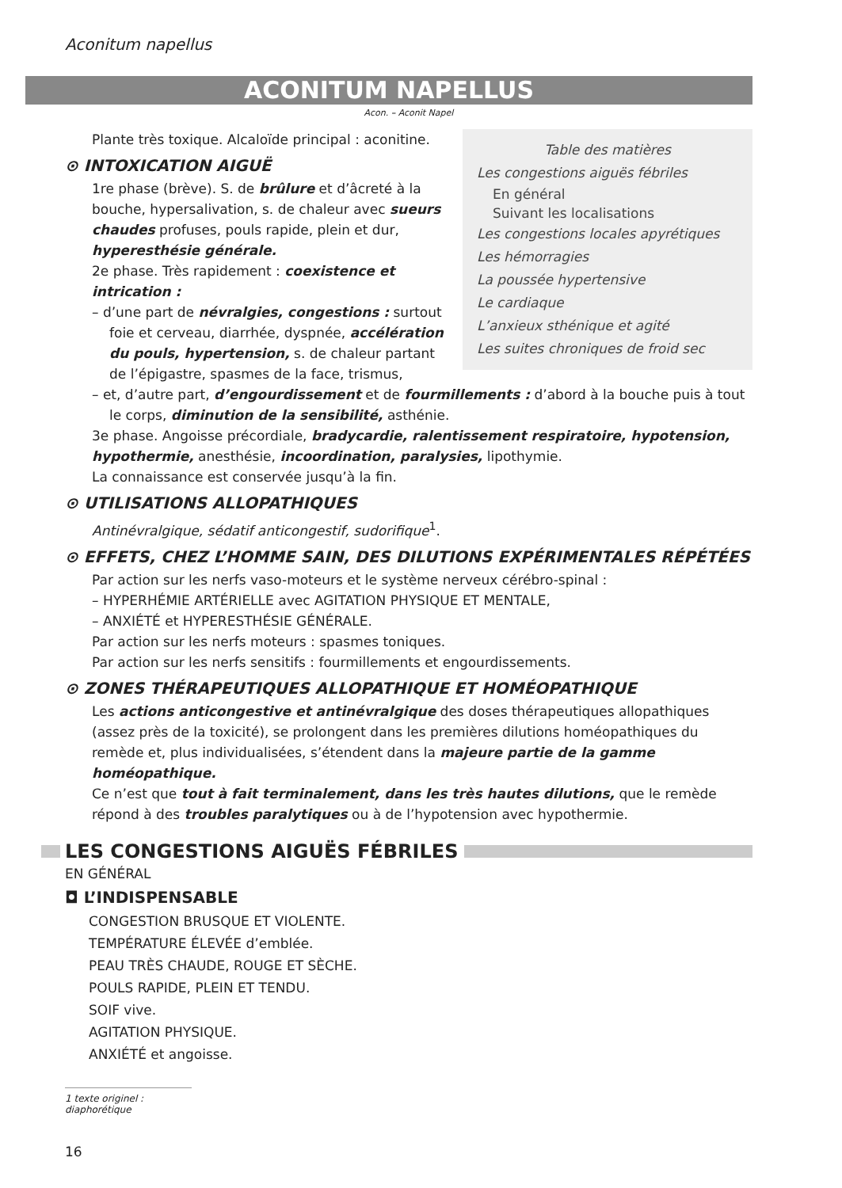Aconitum napellus
ACONITUM NAPELLUS
Acon. – Aconit Napel
Table des matières
Les congestions aiguës fébriles
En général
Suivant les localisations
Les congestions locales apyrétiques
Les hémorragies
La poussée hypertensive
Le cardiaque
L’anxieux sthénique et agité
Les suites chroniques de froid sec
Plante très toxique. Alcaloïde principal : aconitine.
⊙ INTOXICATION AIGUË
1re phase (brève). S. de brûlure et d’âcreté à la bouche, hypersalivation, s. de chaleur avec sueurs chaudes profuses, pouls rapide, plein et dur, hyperesthésie générale.
2e phase. Très rapidement : coexistence et intrication :
– d’une part de névralgies, congestions : surtout foie et cerveau, diarrhée, dyspnée, accélération du pouls, hypertension, s. de chaleur partant de l’épigastre, spasmes de la face, trismus,
– et, d’autre part, d’engourdissement et de fourmillements : d’abord à la bouche puis à tout le corps, diminution de la sensibilité, asthénie.
3e phase. Angoisse précordiale, bradycardie, ralentissement respiratoire, hypotension, hypothermie, anesthésie, incoordination, paralysies, lipothymie.
La connaissance est conservée jusqu’à la fin.
⊙ UTILISATIONS ALLOPATHIQUES
Antinévralgique, sédatif anticongestif, sudorifique<sup>1</sup>.
⊙ EFFETS, CHEZ L’HOMME SAIN, DES DILUTIONS EXPÉRIMENTALES RÉPÉTÉES
Par action sur les nerfs vaso-moteurs et le système nerveux cérébro-spinal :
– HYPERHÉMIE ARTÉRIELLE avec AGITATION PHYSIQUE ET MENTALE,
– ANXIÉTÉ et HYPERESTHÉSIE GÉNÉRALE.
Par action sur les nerfs moteurs : spasmes toniques.
Par action sur les nerfs sensitifs : fourmillements et engourdissements.
⊙ ZONES THÉRAPEUTIQUES ALLOPATHIQUE ET HOMÉOPATHIQUE
Les actions anticongestive et antinévralgique des doses thérapeutiques allopathiques (assez près de la toxicité), se prolongent dans les premières dilutions homéopathiques du remède et, plus individualisées, s’étendent dans la majeure partie de la gamme homéopathique.
Ce n’est que tout à fait terminalement, dans les très hautes dilutions, que le remède répond à des troubles paralytiques ou à de l’hypotension avec hypothermie.
LES CONGESTIONS AIGUËS FÉBRILES
EN GÉNÉRAL
◘ L’INDISPENSABLE
CONGESTION BRUSQUE ET VIOLENTE.
TEMPÉRATURE ÉLEVÉE d’emblée.
PEAU TRÈS CHAUDE, ROUGE ET SÈCHE.
POULS RAPIDE, PLEIN ET TENDU.
SOIF vive.
AGITATION PHYSIQUE.
ANXIÉTÉ et angoisse.
1 texte originel : diaphorétique
16